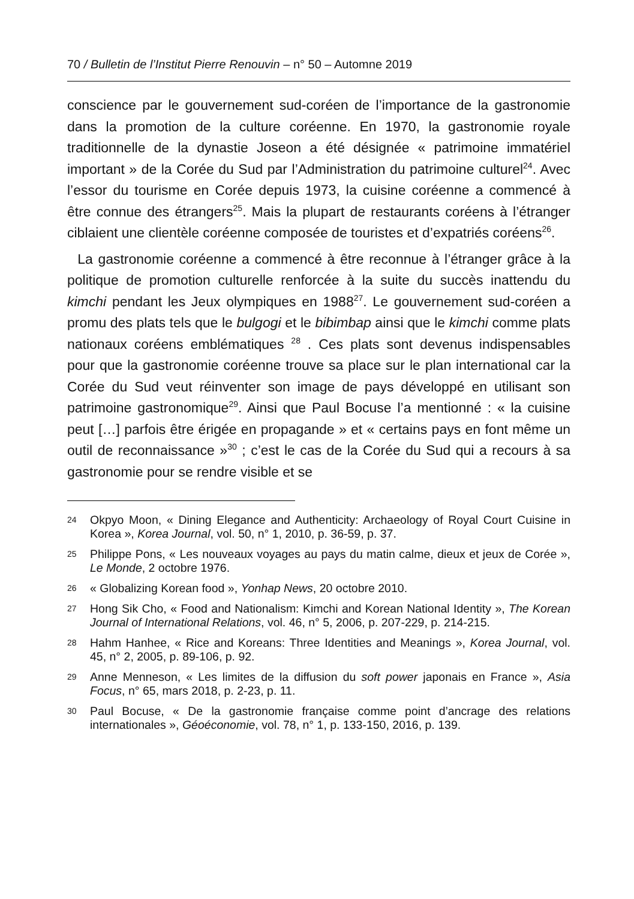70 / Bulletin de l’Institut Pierre Renouvin – n° 50 – Automne 2019
conscience par le gouvernement sud-coréen de l’importance de la gastronomie dans la promotion de la culture coréenne. En 1970, la gastronomie royale traditionnelle de la dynastie Joseon a été désignée « patrimoine immatériel important » de la Corée du Sud par l’Administration du patrimoine culturel<sup>24</sup>. Avec l’essor du tourisme en Corée depuis 1973, la cuisine coréenne a commencé à être connue des étrangers<sup>25</sup>. Mais la plupart de restaurants coréens à l’étranger ciblaient une clientèle coréenne composée de touristes et d’expatriés coréens<sup>26</sup>.
La gastronomie coréenne a commencé à être reconnue à l’étranger grâce à la politique de promotion culturelle renforcée à la suite du succès inattendu du kimchi pendant les Jeux olympiques en 1988<sup>27</sup>. Le gouvernement sud-coréen a promu des plats tels que le bulgogi et le bibimbap ainsi que le kimchi comme plats nationaux coréens emblématiques <sup>28</sup> . Ces plats sont devenus indispensables pour que la gastronomie coréenne trouve sa place sur le plan international car la Corée du Sud veut réinventer son image de pays développé en utilisant son patrimoine gastronomique<sup>29</sup>. Ainsi que Paul Bocuse l’a mentionné : « la cuisine peut […] parfois être érigée en propagande » et « certains pays en font même un outil de reconnaissance »<sup>30</sup> ; c’est le cas de la Corée du Sud qui a recours à sa gastronomie pour se rendre visible et se
24 Okpyo Moon, « Dining Elegance and Authenticity: Archaeology of Royal Court Cuisine in Korea », Korea Journal, vol. 50, n° 1, 2010, p. 36-59, p. 37.
25 Philippe Pons, « Les nouveaux voyages au pays du matin calme, dieux et jeux de Corée », Le Monde, 2 octobre 1976.
26 « Globalizing Korean food », Yonhap News, 20 octobre 2010.
27 Hong Sik Cho, « Food and Nationalism: Kimchi and Korean National Identity », The Korean Journal of International Relations, vol. 46, n° 5, 2006, p. 207-229, p. 214-215.
28 Hahm Hanhee, « Rice and Koreans: Three Identities and Meanings », Korea Journal, vol. 45, n° 2, 2005, p. 89-106, p. 92.
29 Anne Menneson, « Les limites de la diffusion du soft power japonais en France », Asia Focus, n° 65, mars 2018, p. 2-23, p. 11.
30 Paul Bocuse, « De la gastronomie française comme point d’ancrage des relations internationales », Géoéconomie, vol. 78, n° 1, p. 133-150, 2016, p. 139.